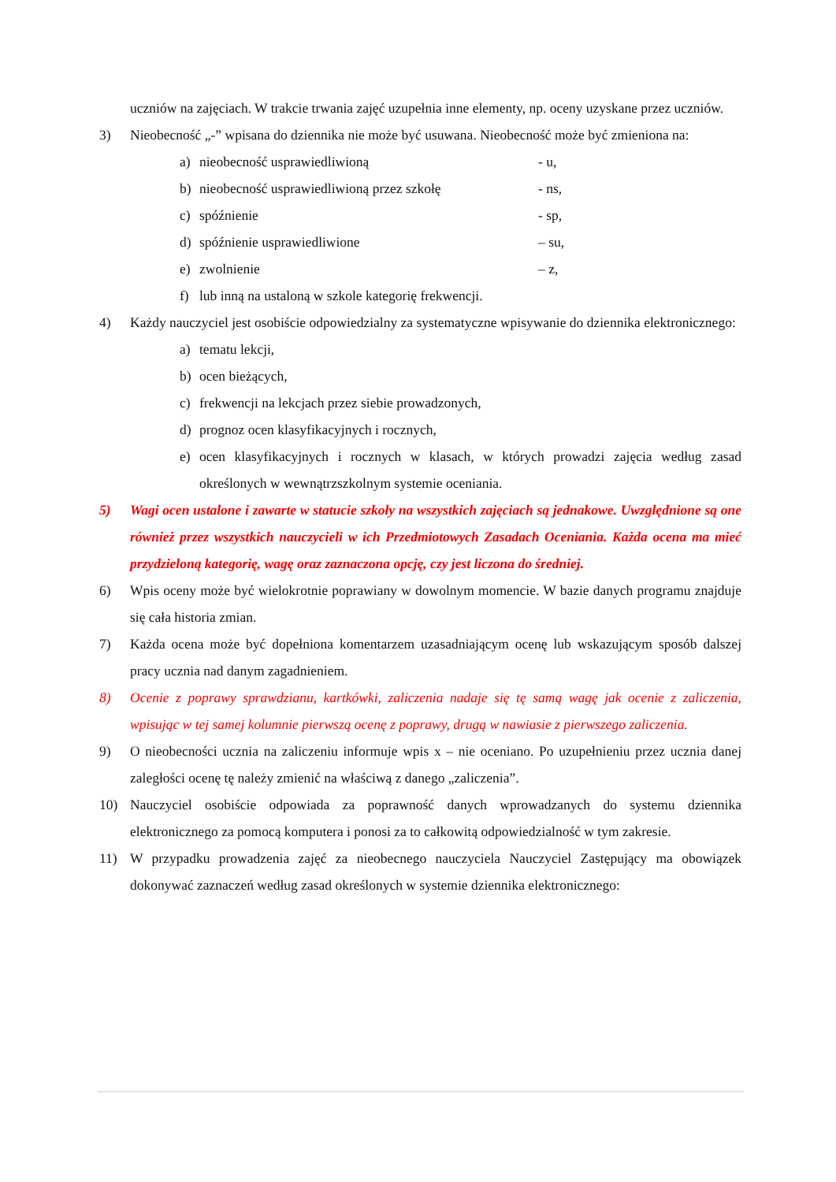uczniów na zajęciach. W trakcie trwania zajęć uzupełnia inne elementy, np. oceny uzyskane przez uczniów.
3) Nieobecność „-” wpisana do dziennika nie może być usuwana. Nieobecność może być zmieniona na:
a) nieobecność usprawiedliwioną - u,
b) nieobecność usprawiedliwioną przez szkołę
- ns,
c) spóźnienie - sp,
d) spóźnienie usprawiedliwione – su,
e) zwolnienie – z,
f) lub inną na ustaloną w szkole kategorię frekwencji.
4) Każdy nauczyciel jest osobiście odpowiedzialny za systematyczne wpisywanie do dziennika elektronicznego:
a) tematu lekcji,
b) ocen bieżących,
c) frekwencji na lekcjach przez siebie prowadzonych,
d) prognoz ocen klasyfikacyjnych i rocznych,
e) ocen klasyfikacyjnych i rocznych w klasach, w których prowadzi zajęcia według zasad określonych w wewnątrzszkolnym systemie oceniania.
5) Wagi ocen ustalone i zawarte w statucie szkoły na wszystkich zajęciach są jednakowe. Uwzględnione są one również przez wszystkich nauczycieli w ich Przedmiotowych Zasadach Oceniania. Każda ocena ma mieć przydzieloną kategorię, wagę oraz zaznaczona opcję, czy jest liczona do średniej.
6) Wpis oceny może być wielokrotnie poprawiany w dowolnym momencie. W bazie danych programu znajduje się cała historia zmian.
7) Każda ocena może być dopełniona komentarzem uzasadniającym ocenę lub wskazującym sposób dalszej pracy ucznia nad danym zagadnieniem.
8) Ocenie z poprawy sprawdzianu, kartkówki, zaliczenia nadaje się tę samą wagę jak ocenie z zaliczenia, wpisując w tej samej kolumnie pierwszą ocenę z poprawy, drugą w nawiasie z pierwszego zaliczenia.
9) O nieobecności ucznia na zaliczeniu informuje wpis x – nie oceniano. Po uzupełnieniu przez ucznia danej zaległości ocenę tę należy zmienić na właściwą z danego „zaliczenia”.
10) Nauczyciel osobiście odpowiada za poprawność danych wprowadzanych do systemu dziennika elektronicznego za pomocą komputera i ponosi za to całkowitą odpowiedzialność w tym zakresie.
11) W przypadku prowadzenia zajęć za nieobecnego nauczyciela Nauczyciel Zastępujący ma obowiązek dokonywać zaznaczeń według zasad określonych w systemie dziennika elektronicznego: